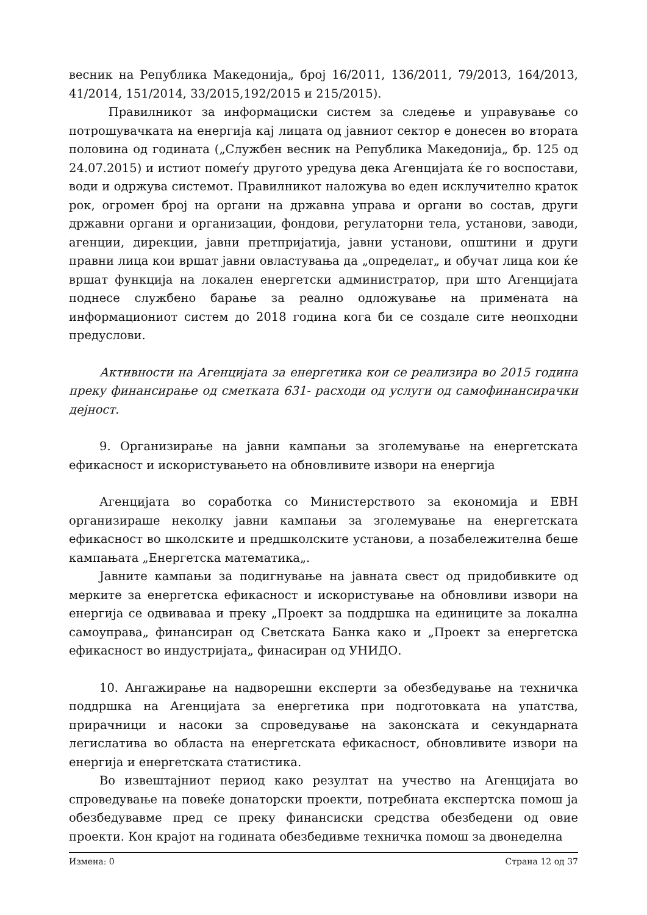весник на Република Македонија„ број 16/2011, 136/2011, 79/2013, 164/2013, 41/2014, 151/2014, 33/2015,192/2015 и 215/2015).
Правилникот за информациски систем за следење и управување со потрошувачката на енергија кај лицата од јавниот сектор е донесен во втората половина од годината („Службен весник на Република Македонија„ бр. 125 од 24.07.2015) и истиот помеѓу другото уредува дека Агенцијата ќе го воспостави, води и одржува системот. Правилникот наложува во еден исклучително краток рок, огромен број на органи на државна управа и органи во состав, други државни органи и организации, фондови, регулаторни тела, установи, заводи, агенции, дирекции, јавни претпријатија, јавни установи, општини и други правни лица кои вршат јавни овластувања да „определат„ и обучат лица кои ќе вршат функција на локален енергетски администратор, при што Агенцијата поднесе службено барање за реално одложување на примената на информациониот систем до 2018 година кога би се создале сите неопходни предуслови.
Активности на Агенцијата за енергетика кои се реализира во 2015 година преку финансирање од сметката 631- расходи од услуги од самофинансирачки дејност.
9. Организирање на јавни кампањи за зголемување на енергетската ефикасност и искористувањето на обновливите извори на енергија
Агенцијата во соработка со Министерството за економија и ЕВН организираше неколку јавни кампањи за зголемување на енергетската ефикасност во школските и предшколските установи, а позабележителна беше кампањата „Енергетска математика„.
Јавните кампањи за подигнување на јавната свест од придобивките од мерките за енергетска ефикасност и искористување на обновливи извори на енергија се одвиваваа и преку „Проект за поддршка на единиците за локална самоуправа„ финансиран од Светската Банка како и „Проект за енергетска ефикасност во индустријата„ финасиран од УНИДО.
10. Ангажирање на надворешни експерти за обезбедување на техничка поддршка на Агенцијата за енергетика при подготовката на упатства, прирачници и насоки за спроведување на законската и секундарната легислатива во областа на енергетската ефикасност, обновливите извори на енергија и енергетската статистика.
Во извештајниот период како резултат на учество на Агенцијата во спроведување на повеќе донаторски проекти, потребната експертска помош ја обезбедувавме пред се преку финансиски средства обезбедени од овие проекти. Кон крајот на годината обезбедивме техничка помош за двонеделна
Измена: 0 Страна 12 од 37